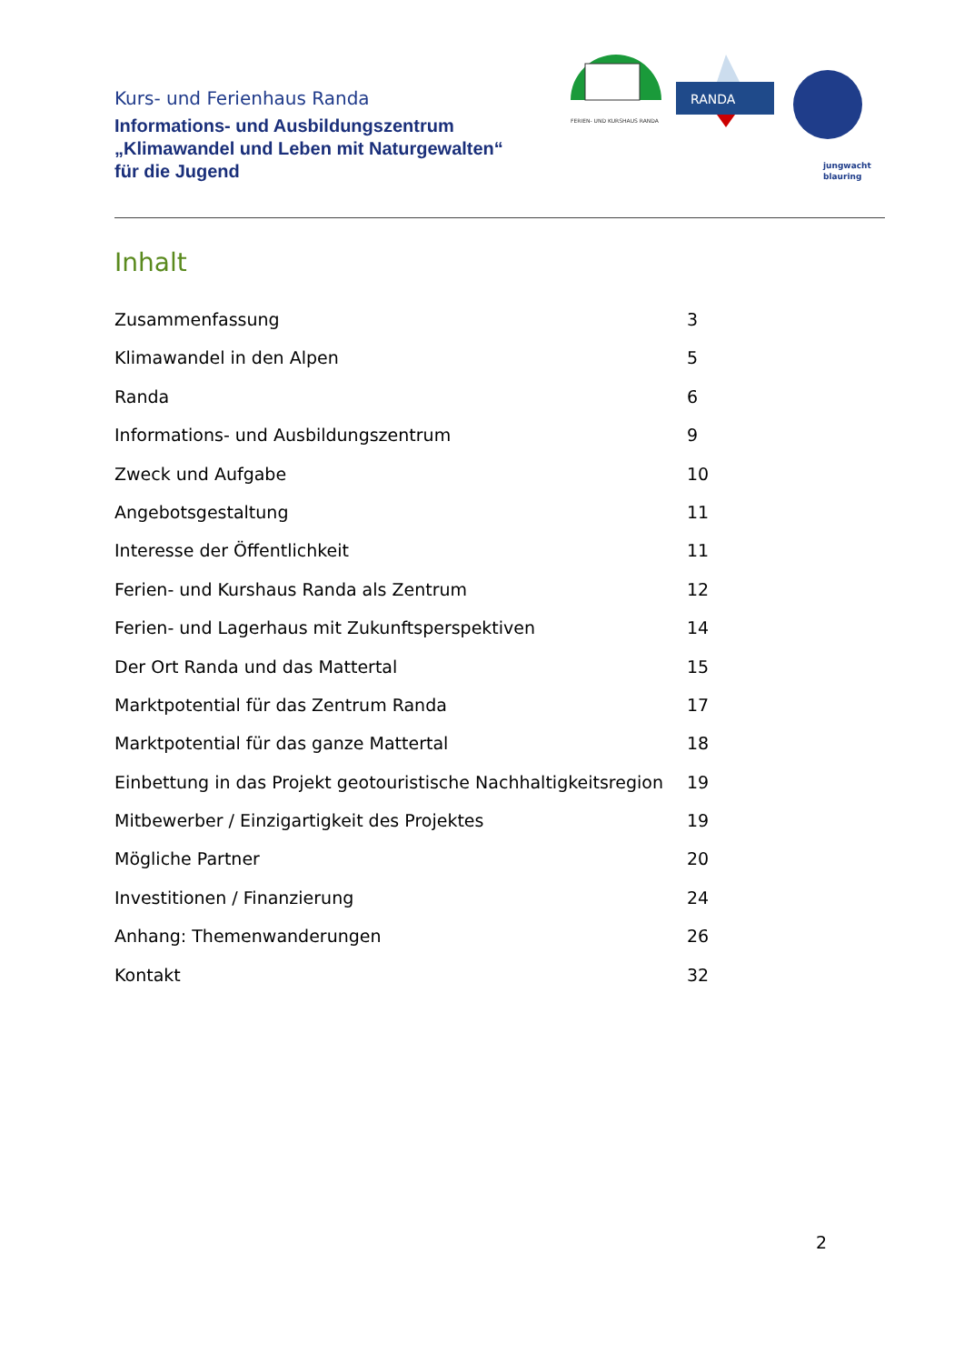Kurs- und Ferienhaus Randa
Informations- und Ausbildungszentrum
„Klimawandel und Leben mit Naturgewalten“
für die Jugend
FERIEN- UND KURSHAUS RANDA
RANDA
jungwacht
blauring
Inhalt
Zusammenfassung 3
Klimawandel in den Alpen 5
Randa 6
Informations- und Ausbildungszentrum 9
Zweck und Aufgabe 10
Angebotsgestaltung 11
Interesse der Öffentlichkeit 11
Ferien- und Kurshaus Randa als Zentrum 12
Ferien- und Lagerhaus mit Zukunftsperspektiven 14
Der Ort Randa und das Mattertal 15
Marktpotential für das Zentrum Randa 17
Marktpotential für das ganze Mattertal 18
Einbettung in das Projekt geotouristische Nachhaltigkeitsregion 19
Mitbewerber / Einzigartigkeit des Projektes 19
Mögliche Partner 20
Investitionen / Finanzierung 24
Anhang: Themenwanderungen 26
Kontakt 32
2